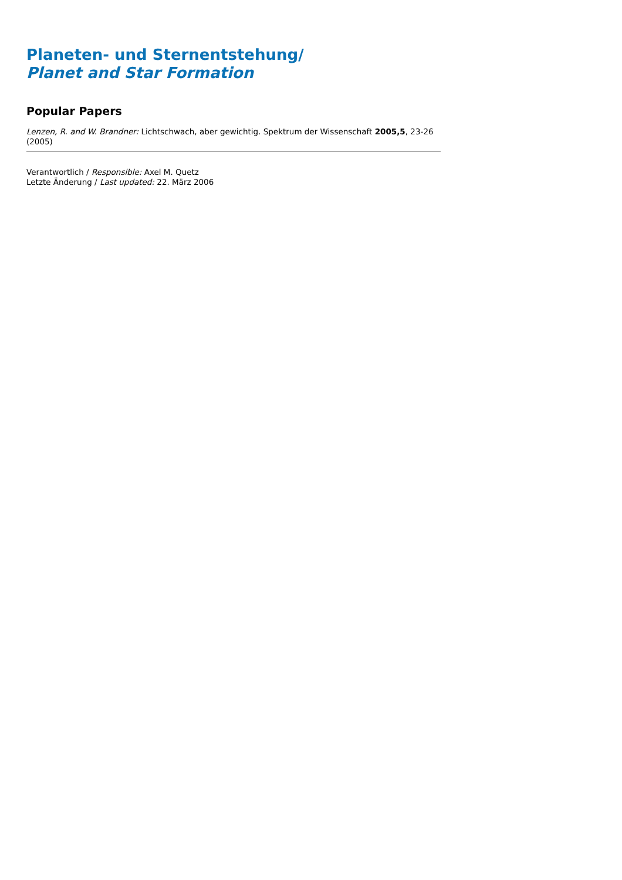Planeten- und Sternentstehung/
Planet and Star Formation
Popular Papers
Lenzen, R. and W. Brandner: Lichtschwach, aber gewichtig. Spektrum der Wissenschaft 2005,5, 23-26 (2005)
Verantwortlich / Responsible: Axel M. Quetz
Letzte Änderung / Last updated: 22. März 2006